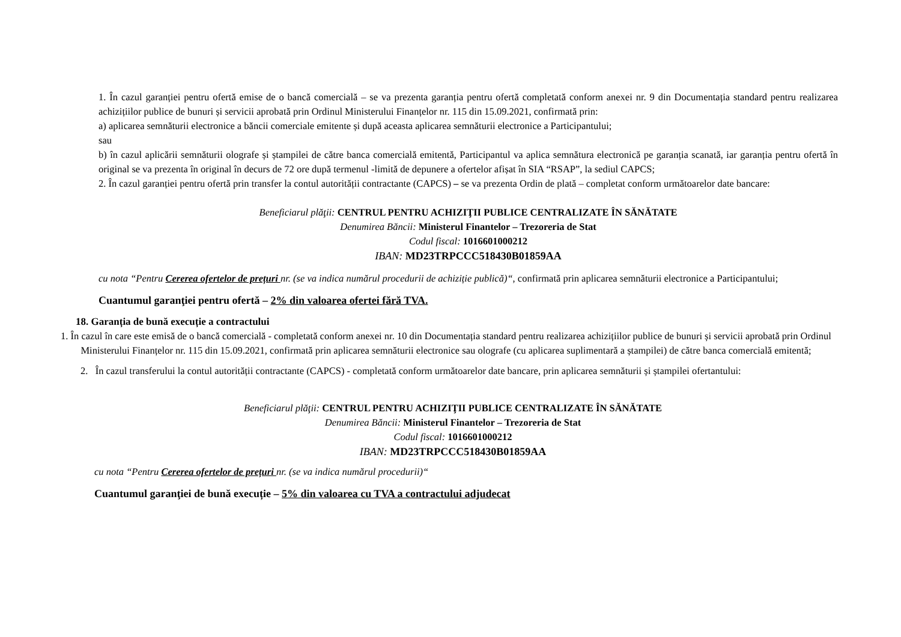1. În cazul garanției pentru ofertă emise de o bancă comercială – se va prezenta garanția pentru ofertă completată conform anexei nr. 9 din Documentația standard pentru realizarea achizițiilor publice de bunuri și servicii aprobată prin Ordinul Ministerului Finanțelor nr. 115 din 15.09.2021, confirmată prin:
a) aplicarea semnăturii electronice a băncii comerciale emitente și după aceasta aplicarea semnăturii electronice a Participantului;
sau
b) în cazul aplicării semnăturii olografe și ștampilei de către banca comercială emitentă, Participantul va aplica semnătura electronică pe garanția scanată, iar garanția pentru ofertă în original se va prezenta în original în decurs de 72 ore după termenul -limită de depunere a ofertelor afișat în SIA “RSAP”, la sediul CAPCS;
2. În cazul garanției pentru ofertă prin transfer la contul autorității contractante (CAPCS) – se va prezenta Ordin de plată – completat conform următoarelor date bancare:
Beneficiarul plăţii: CENTRUL PENTRU ACHIZIŢII PUBLICE CENTRALIZATE ÎN SĂNĂTATE
Denumirea Băncii: Ministerul Finantelor – Trezoreria de Stat
Codul fiscal: 1016601000212
IBAN: MD23TRPCCC518430B01859AA
cu nota “Pentru Cererea ofertelor de prețuri nr. (se va indica numărul procedurii de achiziție publică)“, confirmată prin aplicarea semnăturii electronice a Participantului;
Cuantumul garanţiei pentru ofertă – 2% din valoarea ofertei fără TVA.
18. Garanția de bună execuție a contractului
1. În cazul în care este emisă de o bancă comercială - completată conform anexei nr. 10 din Documentația standard pentru realizarea achizițiilor publice de bunuri și servicii aprobată prin Ordinul Ministerului Finanțelor nr. 115 din 15.09.2021, confirmată prin aplicarea semnăturii electronice sau olografe (cu aplicarea suplimentară a ștampilei) de către banca comercială emitentă;
2. În cazul transferului la contul autorității contractante (CAPCS) - completată conform următoarelor date bancare, prin aplicarea semnăturii și ștampilei ofertantului:
Beneficiarul plăţii: CENTRUL PENTRU ACHIZIŢII PUBLICE CENTRALIZATE ÎN SĂNĂTATE
Denumirea Băncii: Ministerul Finantelor – Trezoreria de Stat
Codul fiscal: 1016601000212
IBAN: MD23TRPCCC518430B01859AA
cu nota “Pentru Cererea ofertelor de prețuri nr. (se va indica numărul procedurii)“
Cuantumul garanţiei de bună execuție – 5% din valoarea cu TVA a contractului adjudecat